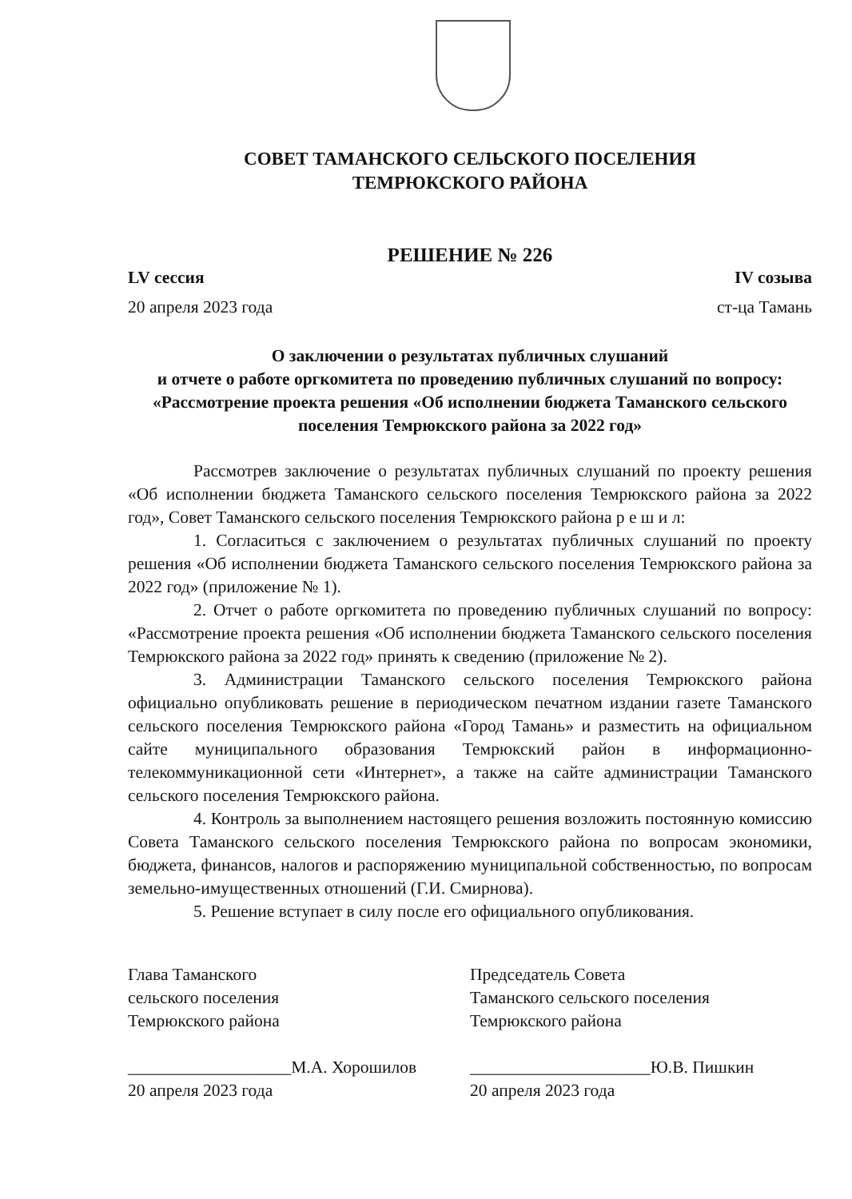СОВЕТ ТАМАНСКОГО СЕЛЬСКОГО ПОСЕЛЕНИЯ
ТЕМРЮКСКОГО РАЙОНА
РЕШЕНИЕ № 226
LV сессия IV созыва
20 апреля 2023 года ст-ца Тамань
О заключении о результатах публичных слушаний
и отчете о работе оргкомитета по проведению публичных слушаний по вопросу: «Рассмотрение проекта решения «Об исполнении бюджета Таманского сельского поселения Темрюкского района за 2022 год»
Рассмотрев заключение о результатах публичных слушаний по проекту решения «Об исполнении бюджета Таманского сельского поселения Темрюкского района за 2022 год», Совет Таманского сельского поселения Темрюкского района р е ш и л:
1. Согласиться с заключением о результатах публичных слушаний по проекту решения «Об исполнении бюджета Таманского сельского поселения Темрюкского района за 2022 год» (приложение № 1).
2. Отчет о работе оргкомитета по проведению публичных слушаний по вопросу: «Рассмотрение проекта решения «Об исполнении бюджета Таманского сельского поселения Темрюкского района за 2022 год» принять к сведению (приложение № 2).
3. Администрации Таманского сельского поселения Темрюкского района официально опубликовать решение в периодическом печатном издании газете Таманского сельского поселения Темрюкского района «Город Тамань» и разместить на официальном сайте муниципального образования Темрюкский район в информационно-телекоммуникационной сети «Интернет», а также на сайте администрации Таманского сельского поселения Темрюкского района.
4. Контроль за выполнением настоящего решения возложить постоянную комиссию Совета Таманского сельского поселения Темрюкского района по вопросам экономики, бюджета, финансов, налогов и распоряжению муниципальной собственностью, по вопросам земельно-имущественных отношений (Г.И. Смирнова).
5. Решение вступает в силу после его официального опубликования.
Глава Таманского
сельского поселения
Темрюкского района
___________________М.А. Хорошилов
20 апреля 2023 года
Председатель Совета
Таманского сельского поселения
Темрюкского района
_____________________Ю.В. Пишкин
20 апреля 2023 года